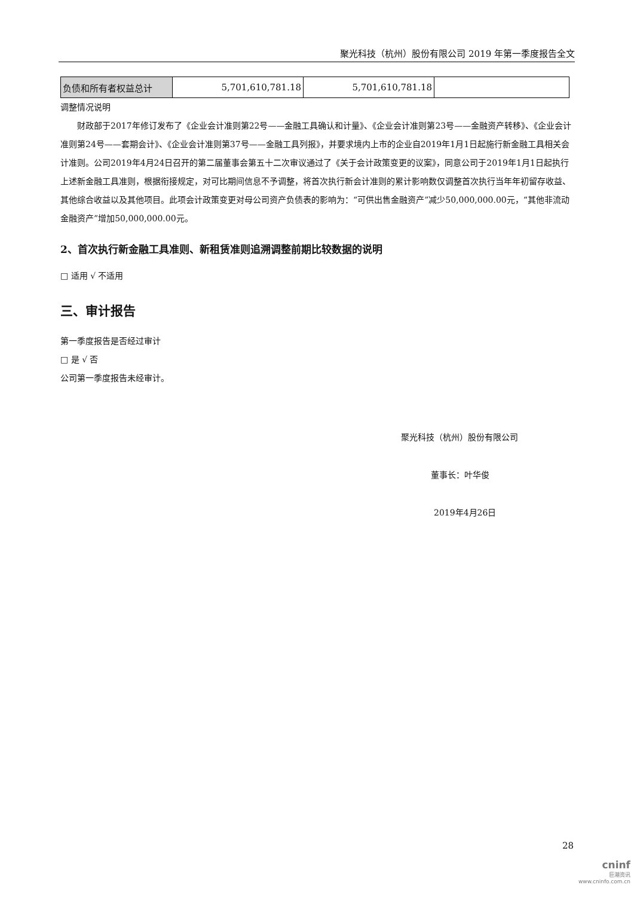聚光科技（杭州）股份有限公司 2019 年第一季度报告全文
| 负债和所有者权益总计 | 5,701,610,781.18 | 5,701,610,781.18 | |
调整情况说明
财政部于2017年修订发布了《企业会计准则第22号——金融工具确认和计量》、《企业会计准则第23号——金融资产转移》、《企业会计准则第24号——套期会计》、《企业会计准则第37号——金融工具列报》，并要求境内上市的企业自2019年1月1日起施行新金融工具相关会计准则。公司2019年4月24日召开的第二届董事会第五十二次审议通过了《关于会计政策变更的议案》，同意公司于2019年1月1日起执行上述新金融工具准则，根据衔接规定，对可比期间信息不予调整，将首次执行新会计准则的累计影响数仅调整首次执行当年年初留存收益、其他综合收益以及其他项目。此项会计政策变更对母公司资产负债表的影响为：“可供出售金融资产”减少50,000,000.00元，“其他非流动金融资产”增加50,000,000.00元。
2、首次执行新金融工具准则、新租赁准则追溯调整前期比较数据的说明
□ 适用 √ 不适用
三、审计报告
第一季度报告是否经过审计
□ 是 √ 否
公司第一季度报告未经审计。
聚光科技（杭州）股份有限公司
董事长：叶华俊
2019年4月26日
28
cninf
巨潮资讯
www.cninfo.com.cn